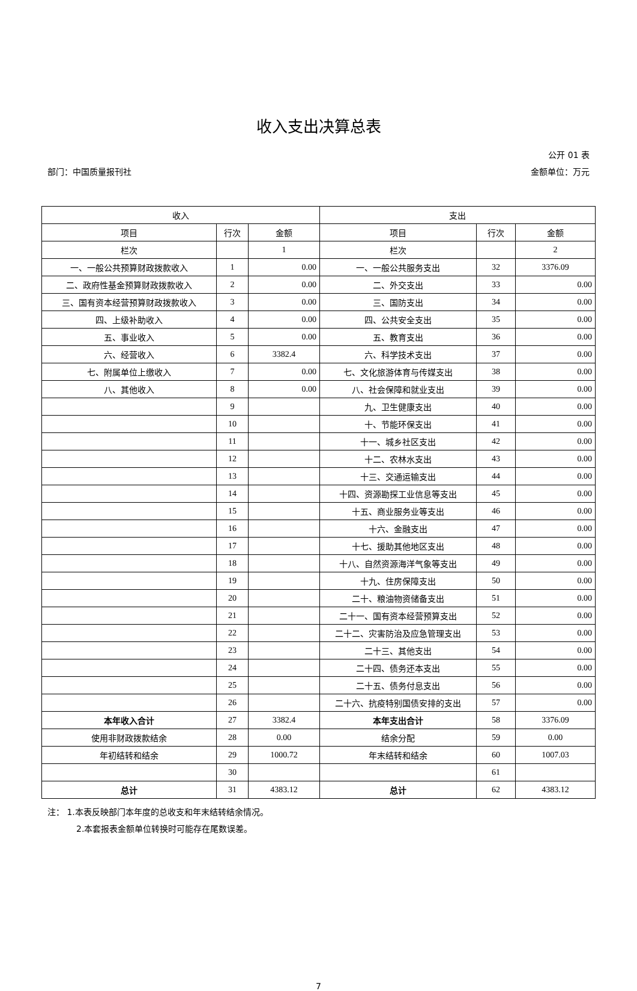收入支出决算总表
公开 01 表
部门：中国质量报刊社 金额单位：万元
| 收入 | | | 支出 | | |
| --- | --- | --- | --- | --- | --- |
| 项目 | 行次 | 金额 | 项目 | 行次 | 金额 |
| 栏次 | | 1 | 栏次 | | 2 |
| 一、一般公共预算财政拨款收入 | 1 | 0.00 | 一、一般公共服务支出 | 32 | 3376.09 |
| 二、政府性基金预算财政拨款收入 | 2 | 0.00 | 二、外交支出 | 33 | 0.00 |
| 三、国有资本经营预算财政拨款收入 | 3 | 0.00 | 三、国防支出 | 34 | 0.00 |
| 四、上级补助收入 | 4 | 0.00 | 四、公共安全支出 | 35 | 0.00 |
| 五、事业收入 | 5 | 0.00 | 五、教育支出 | 36 | 0.00 |
| 六、经营收入 | 6 | 3382.4 | 六、科学技术支出 | 37 | 0.00 |
| 七、附属单位上缴收入 | 7 | 0.00 | 七、文化旅游体育与传媒支出 | 38 | 0.00 |
| 八、其他收入 | 8 | 0.00 | 八、社会保障和就业支出 | 39 | 0.00 |
| | 9 | | 九、卫生健康支出 | 40 | 0.00 |
| | 10 | | 十、节能环保支出 | 41 | 0.00 |
| | 11 | | 十一、城乡社区支出 | 42 | 0.00 |
| | 12 | | 十二、农林水支出 | 43 | 0.00 |
| | 13 | | 十三、交通运输支出 | 44 | 0.00 |
| | 14 | | 十四、资源勘探工业信息等支出 | 45 | 0.00 |
| | 15 | | 十五、商业服务业等支出 | 46 | 0.00 |
| | 16 | | 十六、金融支出 | 47 | 0.00 |
| | 17 | | 十七、援助其他地区支出 | 48 | 0.00 |
| | 18 | | 十八、自然资源海洋气象等支出 | 49 | 0.00 |
| | 19 | | 十九、住房保障支出 | 50 | 0.00 |
| | 20 | | 二十、粮油物资储备支出 | 51 | 0.00 |
| | 21 | | 二十一、国有资本经营预算支出 | 52 | 0.00 |
| | 22 | | 二十二、灾害防治及应急管理支出 | 53 | 0.00 |
| | 23 | | 二十三、其他支出 | 54 | 0.00 |
| | 24 | | 二十四、债务还本支出 | 55 | 0.00 |
| | 25 | | 二十五、债务付息支出 | 56 | 0.00 |
| | 26 | | 二十六、抗疫特别国债安排的支出 | 57 | 0.00 |
| 本年收入合计 | 27 | 3382.4 | 本年支出合计 | 58 | 3376.09 |
| 使用非财政拨款结余 | 28 | 0.00 | 结余分配 | 59 | 0.00 |
| 年初结转和结余 | 29 | 1000.72 | 年末结转和结余 | 60 | 1007.03 |
| | 30 | | | 61 | |
| 总计 | 31 | 4383.12 | 总计 | 62 | 4383.12 |
注： 1.本表反映部门本年度的总收支和年末结转结余情况。
2.本套报表金额单位转换时可能存在尾数误差。
7